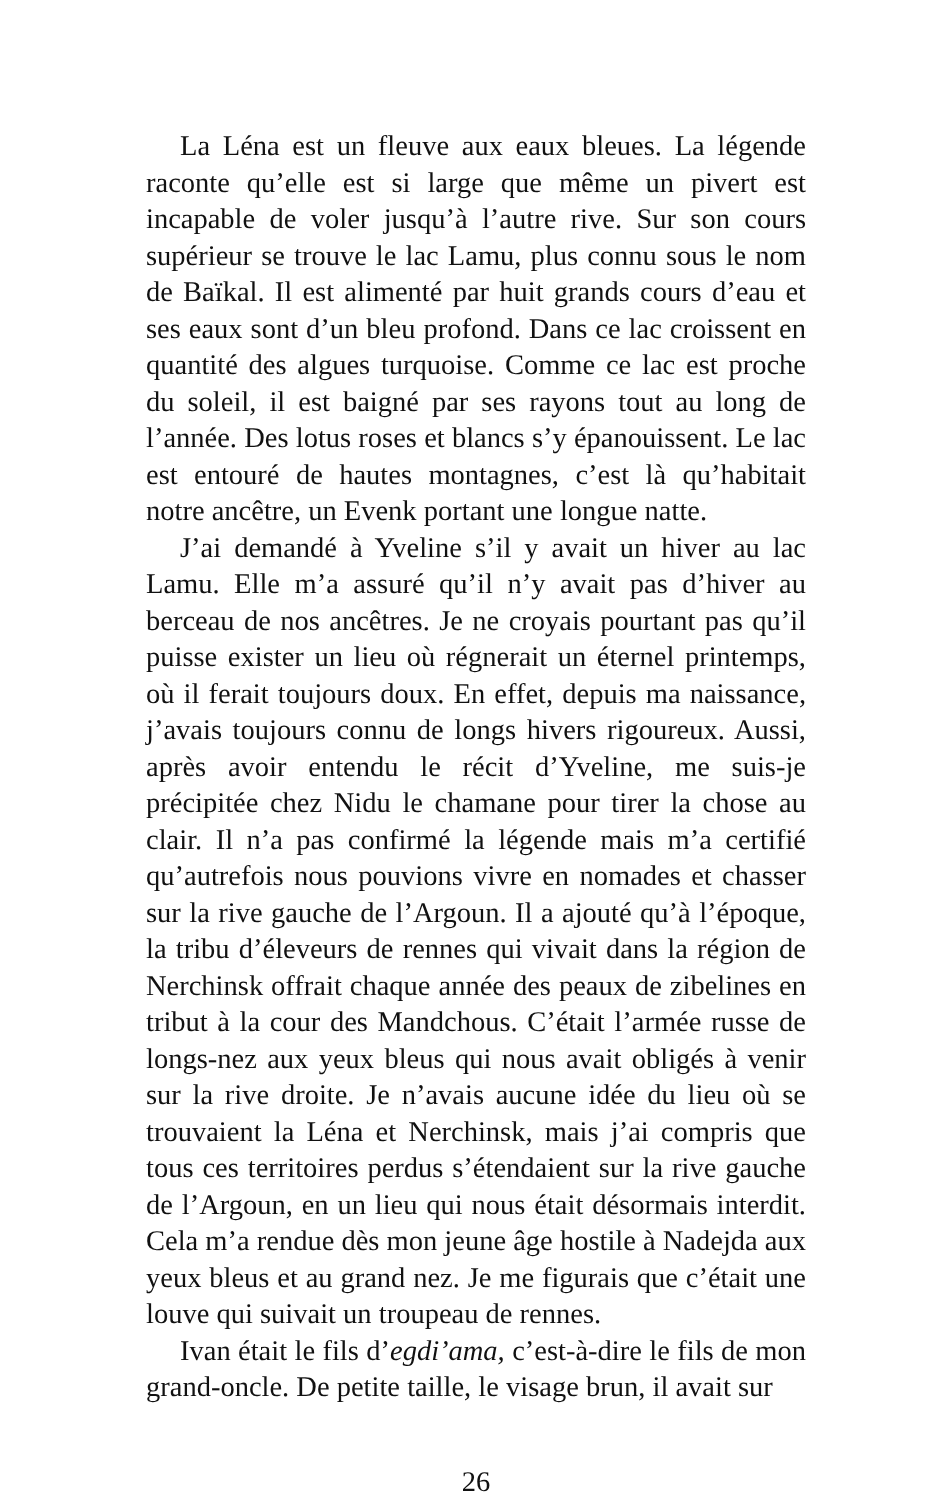La Léna est un fleuve aux eaux bleues. La légende raconte qu’elle est si large que même un pivert est incapable de voler jusqu’à l’autre rive. Sur son cours supérieur se trouve le lac Lamu, plus connu sous le nom de Baïkal. Il est alimenté par huit grands cours d’eau et ses eaux sont d’un bleu profond. Dans ce lac croissent en quantité des algues turquoise. Comme ce lac est proche du soleil, il est baigné par ses rayons tout au long de l’année. Des lotus roses et blancs s’y épanouissent. Le lac est entouré de hautes montagnes, c’est là qu’habitait notre ancêtre, un Evenk portant une longue natte.
J’ai demandé à Yveline s’il y avait un hiver au lac Lamu. Elle m’a assuré qu’il n’y avait pas d’hiver au berceau de nos ancêtres. Je ne croyais pourtant pas qu’il puisse exister un lieu où régnerait un éternel printemps, où il ferait toujours doux. En effet, depuis ma naissance, j’avais toujours connu de longs hivers rigoureux. Aussi, après avoir entendu le récit d’Yveline, me suis-je précipitée chez Nidu le chamane pour tirer la chose au clair. Il n’a pas confirmé la légende mais m’a certifié qu’autrefois nous pouvions vivre en nomades et chasser sur la rive gauche de l’Argoun. Il a ajouté qu’à l’époque, la tribu d’éleveurs de rennes qui vivait dans la région de Nerchinsk offrait chaque année des peaux de zibelines en tribut à la cour des Mandchous. C’était l’armée russe de longs-nez aux yeux bleus qui nous avait obligés à venir sur la rive droite. Je n’avais aucune idée du lieu où se trouvaient la Léna et Nerchinsk, mais j’ai compris que tous ces territoires perdus s’étendaient sur la rive gauche de l’Argoun, en un lieu qui nous était désormais interdit. Cela m’a rendue dès mon jeune âge hostile à Nadejda aux yeux bleus et au grand nez. Je me figurais que c’était une louve qui suivait un troupeau de rennes.
Ivan était le fils d’egdi’ama, c’est-à-dire le fils de mon grand-oncle. De petite taille, le visage brun, il avait sur
26